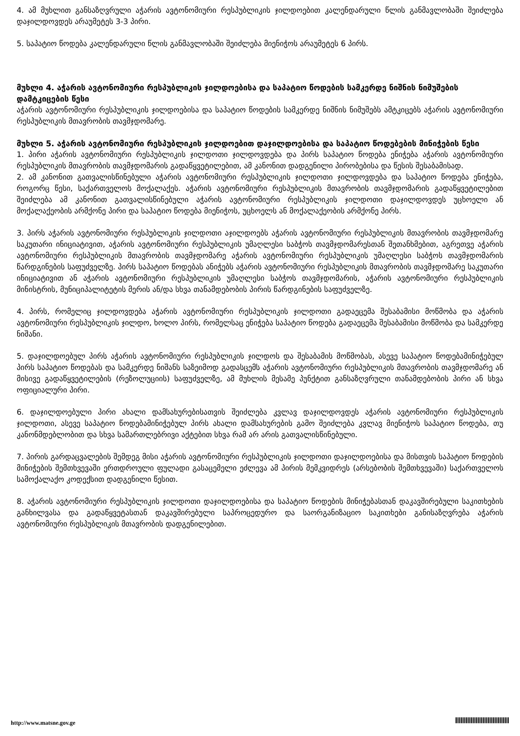4. ამ მუხლით განსაზღვრული აჭარის ავტონომიური რესპუბლიკის ჯილდოებით კალენდარული წლის განმავლობაში შეიძლება დაჯილდოვდეს არაუმეტეს 3-3 პირი.
5. საპატიო წოდება კალენდარული წლის განმავლობაში შეიძლება მიენიჭოს არაუმეტეს 6 პირს.
მუხლი 4. აჭარის ავტონომიური რესპუბლიკის ჯილდოებისა და საპატიო წოდების სამკერდე ნიშნის ნიმუშების დამტკიცების წესი
აჭარის ავტონომიური რესპუბლიკის ჯილდოებისა და საპატიო წოდების სამკერდე ნიშნის ნიმუშებს ამტკიცებს აჭარის ავტონომიური რესპუბლიკის მთავრობის თავმჯდომარე.
მუხლი 5. აჭარის ავტონომიური რესპუბლიკის ჯილდოებით დაჯილდოებისა და საპატიო წოდებების მინიჭების წესი
1. პირი აჭარის ავტონომიური რესპუბლიკის ჯილდოთი ჯილდოვდება და პირს საპატიო წოდება ენიჭება აჭარის ავტონომიური რესპუბლიკის მთავრობის თავმჯდომარის გადაწყვეტილებით, ამ კანონით დადგენილი პირობებისა და წესის შესაბამისად.
2. ამ კანონით გათვალისწინებული აჭარის ავტონომიური რესპუბლიკის ჯილდოთი ჯილდოვდება და საპატიო წოდება ენიჭება, როგორც წესი, საქართველოს მოქალაქეს. აჭარის ავტონომიური რესპუბლიკის მთავრობის თავმჯდომარის გადაწყვეტილებით შეიძლება ამ კანონით გათვალისწინებული აჭარის ავტონომიური რესპუბლიკის ჯილდოთი დაჯილდოვდეს უცხოელი ან მოქალაქეობის არმქონე პირი და საპატიო წოდება მიენიჭოს, უცხოელს ან მოქალაქეობის არმქონე პირს.
3. პირს აჭარის ავტონომიური რესპუბლიკის ჯილდოთი აჯილდოებს აჭარის ავტონომიური რესპუბლიკის მთავრობის თავმჯდომარე საკუთარი ინიციატივით, აჭარის ავტონომიური რესპუბლიკის უმაღლესი საბჭოს თავმჯდომარესთან შეთანხმებით, აგრეთვე აჭარის ავტონომიური რესპუბლიკის მთავრობის თავმჯდომარე აჭარის ავტონომიური რესპუბლიკის უმაღლესი საბჭოს თავმჯდომარის წარდგინების საფუძველზე. პირს საპატიო წოდებას ანიჭებს აჭარის ავტონომიური რესპუბლიკის მთავრობის თავმჯდომარე საკუთარი ინიციატივით ან აჭარის ავტონომიური რესპუბლიკის უმაღლესი საბჭოს თავმჯდომარის, აჭარის ავტონომიური რესპუბლიკის მინისტრის, მუნიციპალიტეტის მერის ან/და სხვა თანამდებობის პირის წარდგინების საფუძველზე.
4. პირს, რომელიც ჯილდოვდება აჭარის ავტონომიური რესპუბლიკის ჯილდოთი გადაეცემა შესაბამისი მოწმობა და აჭარის ავტონომიური რესპუბლიკის ჯილდო, ხოლო პირს, რომელსაც ენიჭება საპატიო წოდება გადაეცემა შესაბამისი მოწმობა და სამკერდე ნიშანი.
5. დაჯილდოებულ პირს აჭარის ავტონომიური რესპუბლიკის ჯილდოს და შესაბამის მოწმობას, ასევე საპატიო წოდებამინიჭებულ პირს საპატიო წოდებას და სამკერდე ნიშანს საზეიმოდ გადასცემს აჭარის ავტონომიური რესპუბლიკის მთავრობის თავმჯდომარე ან მისივე გადაწყვეტილების (რეზოლუციის) საფუძველზე, ამ მუხლის მესამე პუნქტით განსაზღვრული თანამდებობის პირი ან სხვა ოფიციალური პირი.
6. დაჯილდოებული პირი ახალი დამსახურებისათვის შეიძლება კვლავ დაჯილდოვდეს აჭარის ავტონომიური რესპუბლიკის ჯილდოთი, ასევე საპატიო წოდებამინიჭებულ პირს ახალი დამსახურების გამო შეიძლება კვლავ მიენიჭოს საპატიო წოდება, თუ კანონმდებლობით და სხვა სამართლებრივი აქტებით სხვა რამ არ არის გათვალისწინებული.
7. პირის გარდაცვალების შემდეგ მისი აჭარის ავტონომიური რესპუბლიკის ჯილდოთი დაჯილდოებისა და მისთვის საპატიო წოდების მინიჭების შემთხვევაში ერთდროული ფულადი გასაცემელი ეძლევა ამ პირის მემკვიდრეს (არსებობის შემთხვევაში) საქართველოს სამოქალაქო კოდექსით დადგენილი წესით.
8. აჭარის ავტონომიური რესპუბლიკის ჯილდოთი დაჯილდოებისა და საპატიო წოდების მინიჭებასთან დაკავშირებული საკითხების განხილვასა და გადაწყვეტასთან დაკავშირებული საპროცედურო და საორგანიზაციო საკითხები განისაზღვრება აჭარის ავტონომიური რესპუბლიკის მთავრობის დადგენილებით.
http://www.matsne.gov.ge